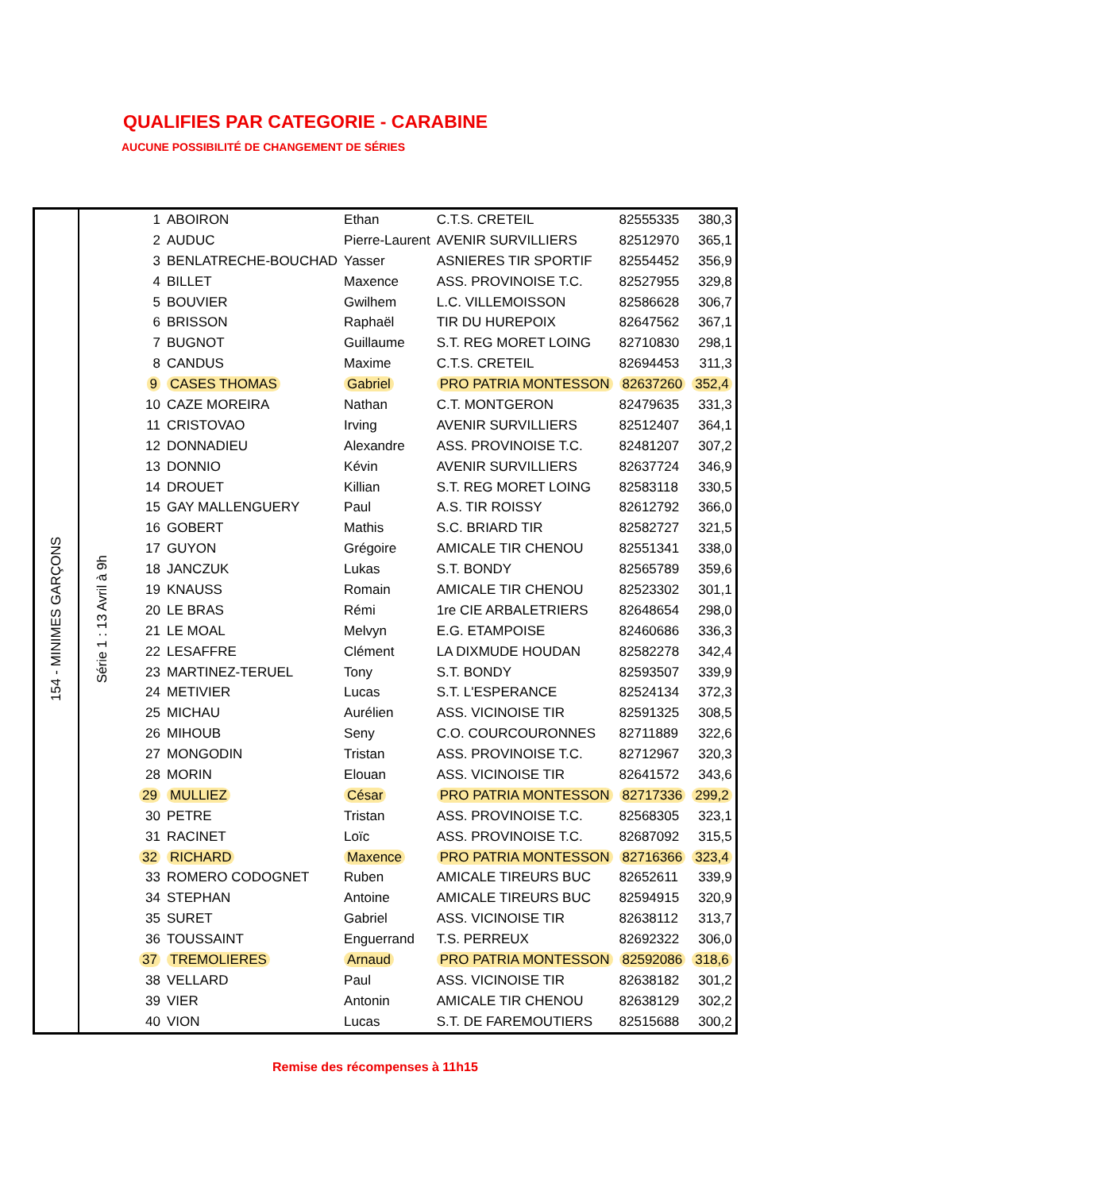QUALIFIES PAR CATEGORIE - CARABINE
AUCUNE POSSIBILITÉ DE CHANGEMENT DE SÉRIES
| 154 - MINIMES GARÇONS | Série 1 : 13 Avril à 9h | 1 | ABOIRON | Ethan | C.T.S. CRETEIL | 82555335 | 380,3 |
| | | 2 | AUDUC | Pierre-Laurent | AVENIR SURVILLIERS | 82512970 | 365,1 |
| | | 3 | BENLATRECHE-BOUCHAD | Yasser | ASNIERES TIR SPORTIF | 82554452 | 356,9 |
| | | 4 | BILLET | Maxence | ASS. PROVINOISE T.C. | 82527955 | 329,8 |
| | | 5 | BOUVIER | Gwilhem | L.C. VILLEMOISSON | 82586628 | 306,7 |
| | | 6 | BRISSON | Raphaël | TIR DU HUREPOIX | 82647562 | 367,1 |
| | | 7 | BUGNOT | Guillaume | S.T. REG MORET LOING | 82710830 | 298,1 |
| | | 8 | CANDUS | Maxime | C.T.S. CRETEIL | 82694453 | 311,3 |
| | | 9 | CASES THOMAS | Gabriel | PRO PATRIA MONTESSON | 82637260 | 352,4 |
| | | 10 | CAZE MOREIRA | Nathan | C.T. MONTGERON | 82479635 | 331,3 |
| | | 11 | CRISTOVAO | Irving | AVENIR SURVILLIERS | 82512407 | 364,1 |
| | | 12 | DONNADIEU | Alexandre | ASS. PROVINOISE T.C. | 82481207 | 307,2 |
| | | 13 | DONNIO | Kévin | AVENIR SURVILLIERS | 82637724 | 346,9 |
| | | 14 | DROUET | Killian | S.T. REG MORET LOING | 82583118 | 330,5 |
| | | 15 | GAY MALLENGUERY | Paul | A.S. TIR ROISSY | 82612792 | 366,0 |
| | | 16 | GOBERT | Mathis | S.C. BRIARD TIR | 82582727 | 321,5 |
| | | 17 | GUYON | Grégoire | AMICALE TIR CHENOU | 82551341 | 338,0 |
| | | 18 | JANCZUK | Lukas | S.T. BONDY | 82565789 | 359,6 |
| | | 19 | KNAUSS | Romain | AMICALE TIR CHENOU | 82523302 | 301,1 |
| | | 20 | LE BRAS | Rémi | 1re CIE ARBALETRIERS | 82648654 | 298,0 |
| | | 21 | LE MOAL | Melvyn | E.G. ETAMPOISE | 82460686 | 336,3 |
| | | 22 | LESAFFRE | Clément | LA DIXMUDE HOUDAN | 82582278 | 342,4 |
| | | 23 | MARTINEZ-TERUEL | Tony | S.T. BONDY | 82593507 | 339,9 |
| | | 24 | METIVIER | Lucas | S.T. L'ESPERANCE | 82524134 | 372,3 |
| | | 25 | MICHAU | Aurélien | ASS. VICINOISE TIR | 82591325 | 308,5 |
| | | 26 | MIHOUB | Seny | C.O. COURCOURONNES | 82711889 | 322,6 |
| | | 27 | MONGODIN | Tristan | ASS. PROVINOISE T.C. | 82712967 | 320,3 |
| | | 28 | MORIN | Elouan | ASS. VICINOISE TIR | 82641572 | 343,6 |
| | | 29 | MULLIEZ | César | PRO PATRIA MONTESSON | 82717336 | 299,2 |
| | | 30 | PETRE | Tristan | ASS. PROVINOISE T.C. | 82568305 | 323,1 |
| | | 31 | RACINET | Loïc | ASS. PROVINOISE T.C. | 82687092 | 315,5 |
| | | 32 | RICHARD | Maxence | PRO PATRIA MONTESSON | 82716366 | 323,4 |
| | | 33 | ROMERO CODOGNET | Ruben | AMICALE TIREURS BUC | 82652611 | 339,9 |
| | | 34 | STEPHAN | Antoine | AMICALE TIREURS BUC | 82594915 | 320,9 |
| | | 35 | SURET | Gabriel | ASS. VICINOISE TIR | 82638112 | 313,7 |
| | | 36 | TOUSSAINT | Enguerrand | T.S. PERREUX | 82692322 | 306,0 |
| | | 37 | TREMOLIERES | Arnaud | PRO PATRIA MONTESSON | 82592086 | 318,6 |
| | | 38 | VELLARD | Paul | ASS. VICINOISE TIR | 82638182 | 301,2 |
| | | 39 | VIER | Antonin | AMICALE TIR CHENOU | 82638129 | 302,2 |
| | | 40 | VION | Lucas | S.T. DE FAREMOUTIERS | 82515688 | 300,2 |
Remise des récompenses à 11h15